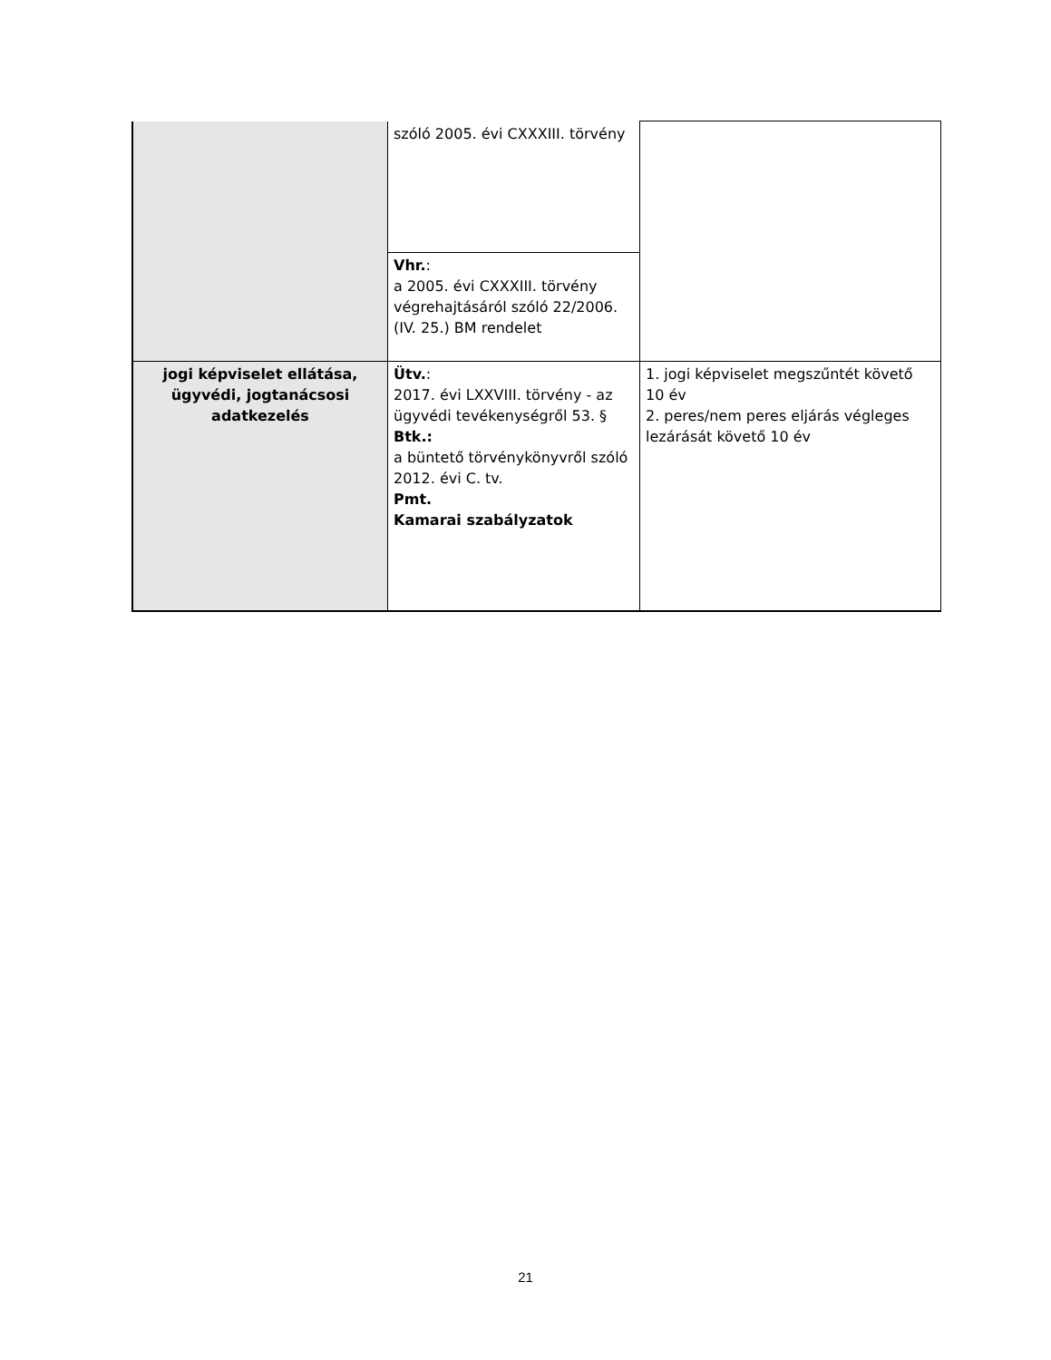| | szóló 2005. évi CXXXIII. törvény | |
| | Vhr. : a 2005. évi CXXXIII. törvény végrehajtásáról szóló 22/2006. (IV. 25.) BM rendelet | |
| jogi képviselet ellátása, ügyvédi, jogtanácsosi adatkezelés | Ütv. : 2017. évi LXXVIII. törvény - az ügyvédi tevékenységről 53. § Btk.: a büntető törvénykönyvről szóló 2012. évi C. tv. Pmt. Kamarai szabályzatok | 1. jogi képviselet megszűntét követő 10 év 2. peres/nem peres eljárás végleges lezárását követő 10 év |
21